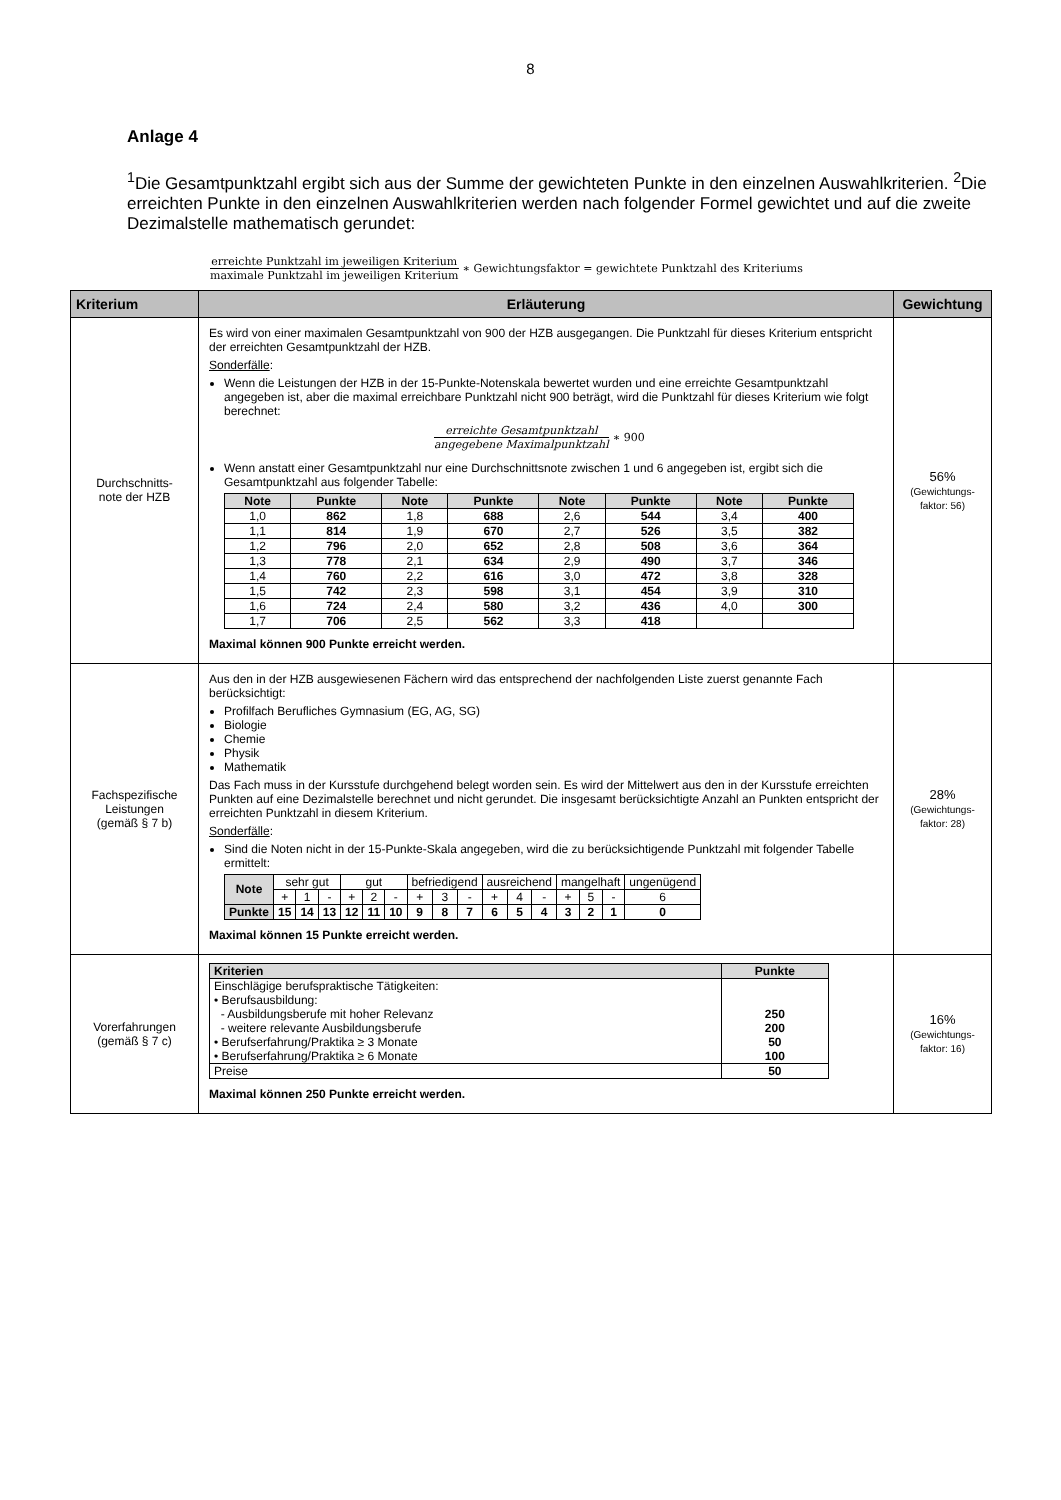8
Anlage 4
<sup>1</sup> Die Gesamtpunktzahl ergibt sich aus der Summe der gewichteten Punkte in den einzelnen Auswahlkriterien. <sup>2</sup>Die erreichten Punkte in den einzelnen Auswahlkriterien werden nach folgender Formel gewichtet und auf die zweite Dezimalstelle mathematisch gerundet:
erreichte Punktzahl im jeweiligen Kriterium maximale Punktzahl im jeweiligen Kriterium ∗ Gewichtungsfaktor = gewichtete Punktzahl des Kriteriums
| Kriterium | Erläuterung | Gewichtung |
| --- | --- | --- |
| Durchschnitts- note der HZB | Es wird von einer maximalen Gesamtpunktzahl von 900 der HZB ausgegangen. Die Punktzahl für dieses Kriterium entspricht der erreichten Gesamtpunktzahl der HZB. Sonderfälle : Wenn die Leistungen der HZB in der 15-Punkte-Notenskala bewertet wurden und eine erreichte Gesamtpunktzahl angegeben ist, aber die maximal erreichbare Punktzahl nicht 900 beträgt, wird die Punktzahl für dieses Kriterium wie folgt berechnet: erreichte Gesamtpunktzahl angegebene Maximalpunktzahl ∗ 900 Wenn anstatt einer Gesamtpunktzahl nur eine Durchschnittsnote zwischen 1 und 6 angegeben ist, ergibt sich die Gesamtpunktzahl aus folgender Tabelle: / Note / Punkte / Note / Punkte / Note / Punkte / Note / Punkte / / --- / --- / --- / --- / --- / --- / --- / --- / / 1,0 / 862 / 1,8 / 688 / 2,6 / 544 / 3,4 / 400 / / 1,1 / 814 / 1,9 / 670 / 2,7 / 526 / 3,5 / 382 / / 1,2 / 796 / 2,0 / 652 / 2,8 / 508 / 3,6 / 364 / / 1,3 / 778 / 2,1 / 634 / 2,9 / 490 / 3,7 / 346 / / 1,4 / 760 / 2,2 / 616 / 3,0 / 472 / 3,8 / 328 / / 1,5 / 742 / 2,3 / 598 / 3,1 / 454 / 3,9 / 310 / / 1,6 / 724 / 2,4 / 580 / 3,2 / 436 / 4,0 / 300 / / 1,7 / 706 / 2,5 / 562 / 3,3 / 418 / / / Maximal können 900 Punkte erreicht werden. | 56% (Gewichtungs- faktor: 56) |
| Fachspezifische Leistungen (gemäß § 7 b) | Aus den in der HZB ausgewiesenen Fächern wird das entsprechend der nachfolgenden Liste zuerst genannte Fach berücksichtigt: Profilfach Berufliches Gymnasium (EG, AG, SG) Biologie Chemie Physik Mathematik Das Fach muss in der Kursstufe durchgehend belegt worden sein. Es wird der Mittelwert aus den in der Kursstufe erreichten Punkten auf eine Dezimalstelle berechnet und nicht gerundet. Die insgesamt berücksichtigte Anzahl an Punkten entspricht der erreichten Punktzahl in diesem Kriterium. Sonderfälle : Sind die Noten nicht in der 15-Punkte-Skala angegeben, wird die zu berücksichtigende Punktzahl mit folgender Tabelle ermittelt: / Note / sehr gut / / / gut / / / befriedigend / / / ausreichend / / / mangelhaft / / / ungenügend / / / + / 1 / - / + / 2 / - / + / 3 / - / + / 4 / - / + / 5 / - / 6 / / Punkte / 15 / 14 / 13 / 12 / 11 / 10 / 9 / 8 / 7 / 6 / 5 / 4 / 3 / 2 / 1 / 0 / Maximal können 15 Punkte erreicht werden. | 28% (Gewichtungs- faktor: 28) |
| Vorerfahrungen (gemäß § 7 c) | / Kriterien / Punkte / / --- / --- / / Einschlägige berufspraktische Tätigkeiten: • Berufsausbildung: - Ausbildungsberufe mit hoher Relevanz - weitere relevante Ausbildungsberufe • Berufserfahrung/Praktika ≥ 3 Monate • Berufserfahrung/Praktika ≥ 6 Monate / 250 200 50 100 / / Preise / 50 / Maximal können 250 Punkte erreicht werden. | 16% (Gewichtungs- faktor: 16) |